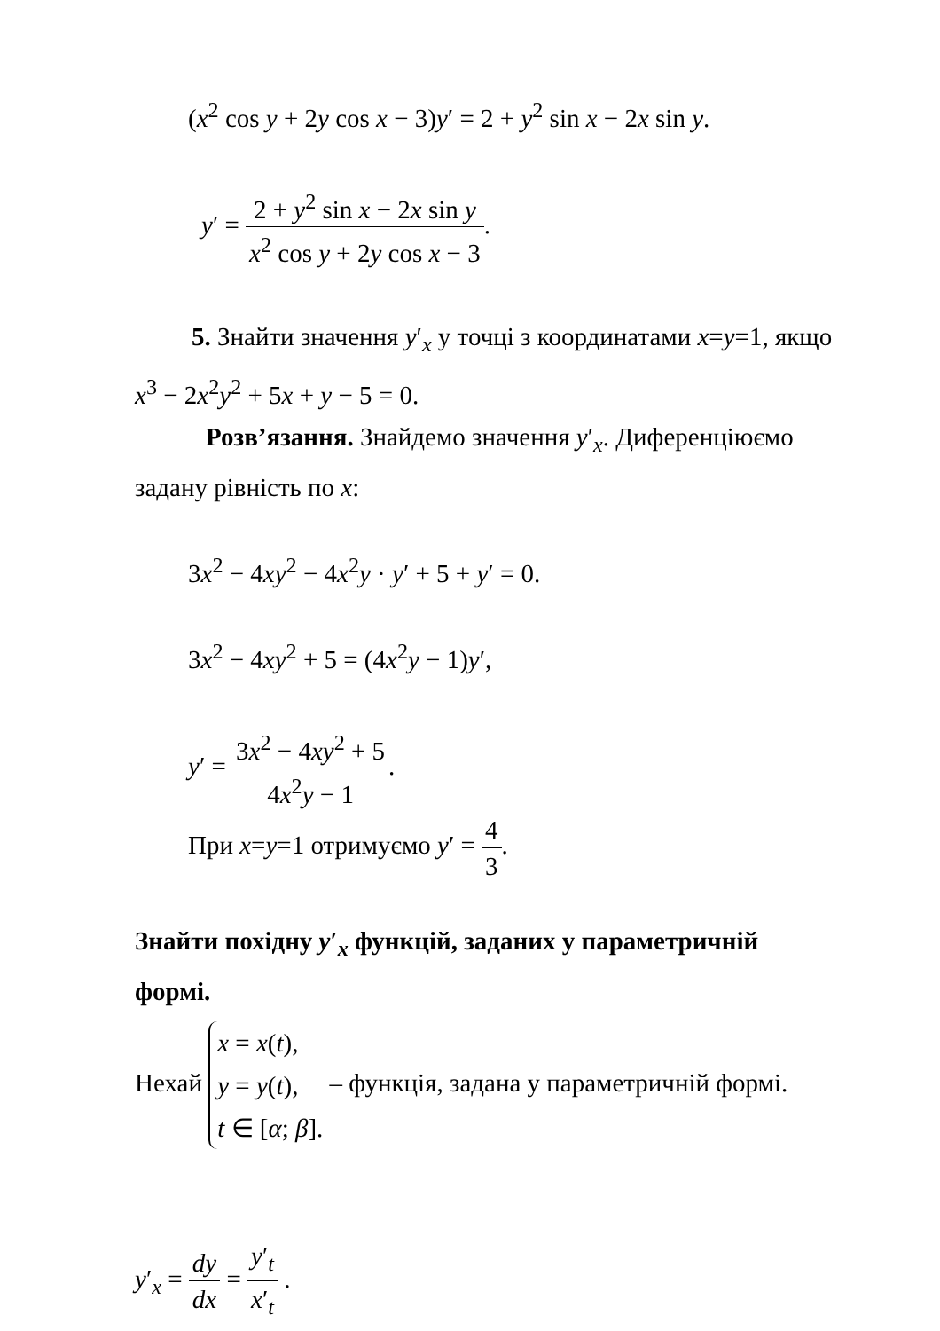(x<sup>2</sup> cos y + 2y cos x − 3)y′ = 2 + y<sup>2</sup> sin x − 2x sin y.
y′ = 2 + y<sup>2</sup> sin x − 2x sin y x<sup>2</sup> cos y + 2y cos x − 3.
5. Знайти значення y′<sub>x</sub> у точці з координатами x=y=1, якщо x<sup>3</sup> − 2x<sup>2</sup>y<sup>2</sup> + 5x + y − 5 = 0.
Розв’язання. Знайдемо значення y′<sub>x</sub>. Диференціюємо задану рівність по x:
3x<sup>2</sup> − 4xy<sup>2</sup> − 4x<sup>2</sup>y · y′ + 5 + y′ = 0.
3x<sup>2</sup> − 4xy<sup>2</sup> + 5 = (4x<sup>2</sup>y − 1)y′,
y′ = 3x<sup>2</sup> − 4xy<sup>2</sup> + 5 4x<sup>2</sup>y − 1.
При x=y=1 отримуємо y′ = 4 3.
Знайти похідну y′<sub>x</sub> функцій, заданих у параметричній формі.
Нехай x = x(t),
y = y(t),
t ∈ [α; β]. – функція, задана у параметричній формі.
y′<sub>x</sub> = dy dx = y′<sub>t</sub> x′<sub>t</sub> .